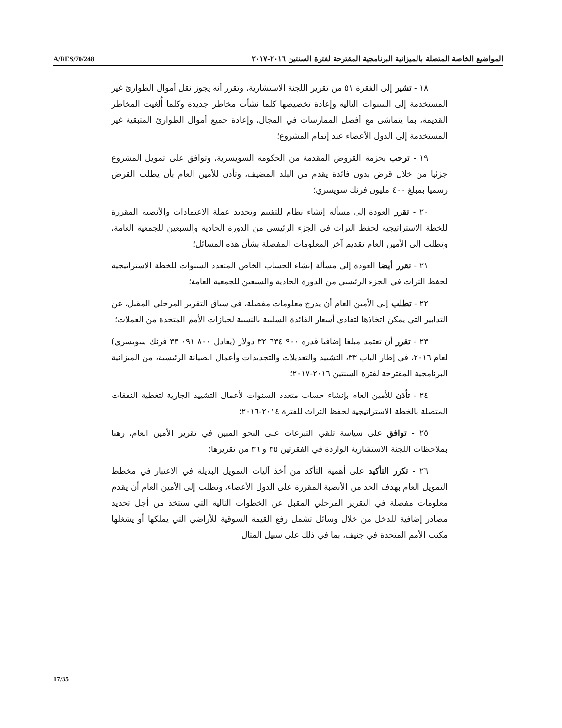A/RES/70/248 المواضيع الخاصة المتصلة بالميزانية البرنامجية المقترحة لفترة السنتين ٢٠١٦-٢٠١٧
١٨ - تشير إلى الفقرة ٥١ من تقرير اللجنة الاستشارية، وتقرر أنه يجوز نقل أموال الطوارئ غير المستخدمة إلى السنوات التالية وإعادة تخصيصها كلما نشأت مخاطر جديدة وكلما أُلغيت المخاطر القديمة، بما يتماشى مع أفضل الممارسات في المجال، وإعادة جميع أموال الطوارئ المتبقية غير المستخدمة إلى الدول الأعضاء عند إتمام المشروع؛
١٩ - ترحب بحزمة القروض المقدمة من الحكومة السويسرية، وتوافق على تمويل المشروع جزئيا من خلال قرض بدون فائدة يقدم من البلد المضيف، وتأذن للأمين العام بأن يطلب القرض رسميا بمبلغ ٤٠٠ مليون فرنك سويسري؛
٢٠ - تقرر العودة إلى مسألة إنشاء نظام للتقييم وتحديد عملة الاعتمادات والأنصبة المقررة للخطة الاستراتيجية لحفظ التراث في الجزء الرئيسي من الدورة الحادية والسبعين للجمعية العامة، وتطلب إلى الأمين العام تقديم آخر المعلومات المفصلة بشأن هذه المسائل؛
٢١ - تقرر أيضا العودة إلى مسألة إنشاء الحساب الخاص المتعدد السنوات للخطة الاستراتيجية لحفظ التراث في الجزء الرئيسي من الدورة الحادية والسبعين للجمعية العامة؛
٢٢ - تطلب إلى الأمين العام أن يدرج معلومات مفصلة، في سياق التقرير المرحلي المقبل، عن التدابير التي يمكن اتخاذها لتفادي أسعار الفائدة السلبية بالنسبة لحيازات الأمم المتحدة من العملات؛
٢٣ - تقرر أن تعتمد مبلغا إضافيا قدره ٩٠٠ ٦٣٤ ٣٢ دولار (يعادل ٨٠٠ ٠٩١ ٣٣ فرنك سويسري) لعام ٢٠١٦، في إطار الباب ٣٣، التشييد والتعديلات والتجديدات وأعمال الصيانة الرئيسية، من الميزانية البرنامجية المقترحة لفترة السنتين ٢٠١٦-٢٠١٧؛
٢٤ - تأذن للأمين العام بإنشاء حساب متعدد السنوات لأعمال التشييد الجارية لتغطية النفقات المتصلة بالخطة الاستراتيجية لحفظ التراث للفترة ٢٠١٤-٢٠١٦؛
٢٥ - توافق على سياسة تلقي التبرعات على النحو المبين في تقرير الأمين العام، رهنا بملاحظات اللجنة الاستشارية الواردة في الفقرتين ٣٥ و ٣٦ من تقريرها؛
٢٦ - تكرر التأكيد على أهمية التأكد من أخذ آليات التمويل البديلة في الاعتبار في مخطط التمويل العام بهدف الحد من الأنصبة المقررة على الدول الأعضاء، وتطلب إلى الأمين العام أن يقدم معلومات مفصلة في التقرير المرحلي المقبل عن الخطوات التالية التي ستتخذ من أجل تحديد مصادر إضافية للدخل من خلال وسائل تشمل رفع القيمة السوقية للأراضي التي يملكها أو يشغلها مكتب الأمم المتحدة في جنيف، بما في ذلك على سبيل المثال
17/35